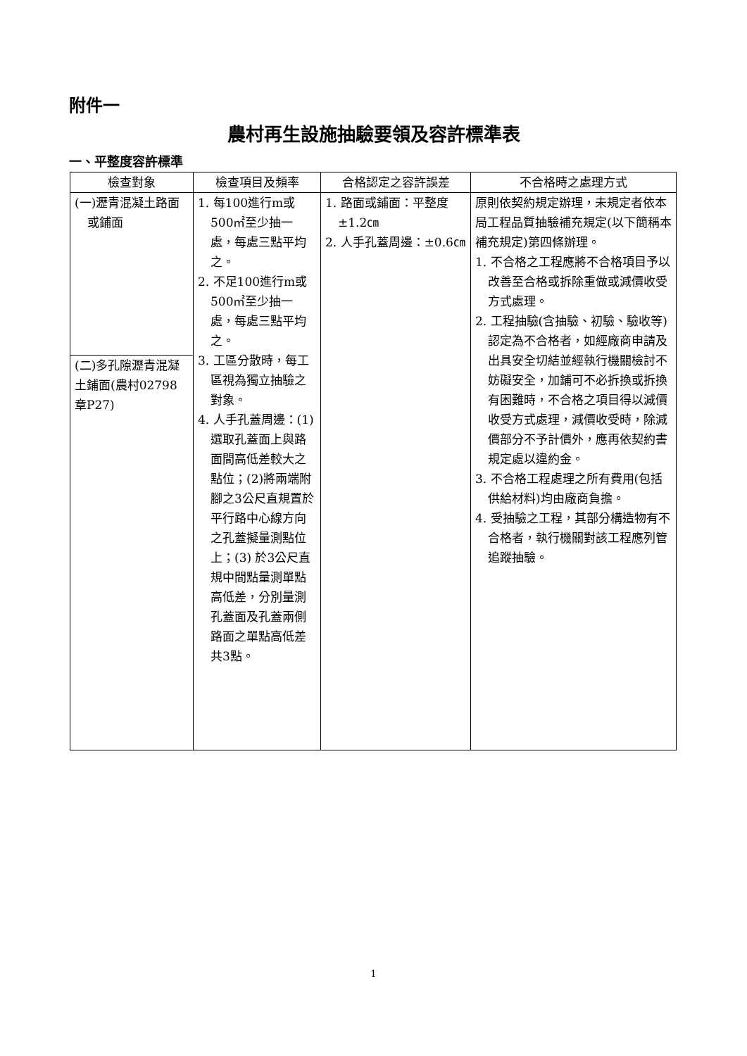附件一
農村再生設施抽驗要領及容許標準表
一、平整度容許標準
| 檢查對象 | 檢查項目及頻率 | 合格認定之容許誤差 | 不合格時之處理方式 |
| --- | --- | --- | --- |
| (一)瀝青混凝土路面或鋪面 | 1. 每100進行m或500㎡至少抽一處，每處三點平均之。 2. 不足100進行m或500㎡至少抽一處，每處三點平均之。 3. 工區分散時，每工區視為獨立抽驗之對象。 4. 人手孔蓋周邊：(1)選取孔蓋面上與路面間高低差較大之點位；(2)將兩端附腳之3公尺直規置於平行路中心線方向之孔蓋擬量測點位上；(3) 於3公尺直規中間點量測單點高低差，分別量測孔蓋面及孔蓋兩側路面之單點高低差共3點。 | 1. 路面或鋪面：平整度±1.2㎝ 2. 人手孔蓋周邊：±0.6㎝ | 原則依契約規定辦理，未規定者依本局工程品質抽驗補充規定(以下簡稱本補充規定)第四條辦理。 1. 不合格之工程應將不合格項目予以改善至合格或拆除重做或減價收受方式處理。 2. 工程抽驗(含抽驗、初驗、驗收等)認定為不合格者，如經廠商申請及出具安全切結並經執行機關檢討不妨礙安全，加鋪可不必拆換或拆換有困難時，不合格之項目得以減價收受方式處理，減價收受時，除減價部分不予計價外，應再依契約書規定處以違約金。 3. 不合格工程處理之所有費用(包括供給材料)均由廠商負擔。 4. 受抽驗之工程，其部分構造物有不合格者，執行機關對該工程應列管追蹤抽驗。 |
| (二)多孔隙瀝青混凝土鋪面(農村02798章P27) | | | |
1